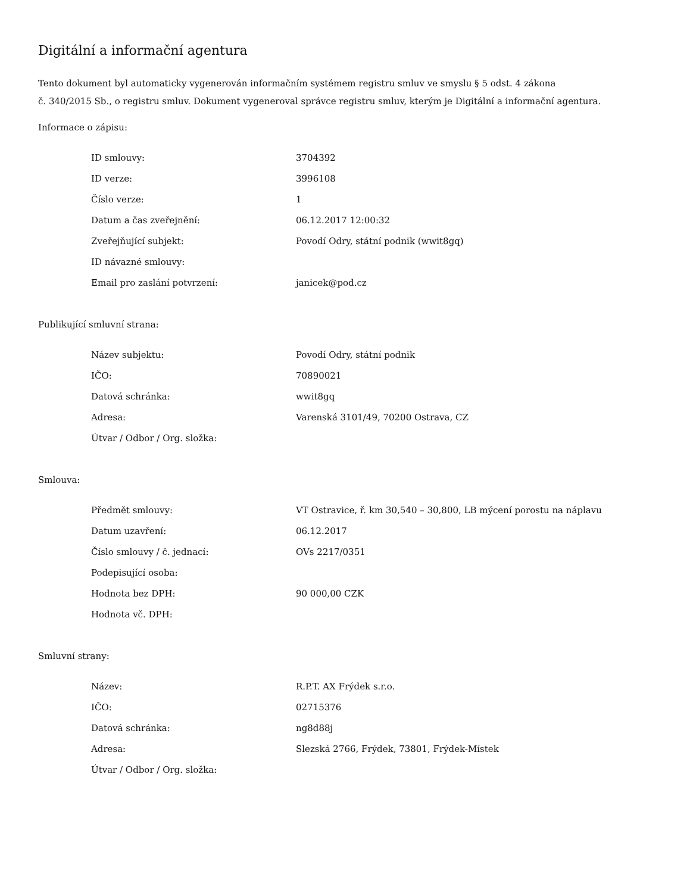Digitální a informační agentura
Tento dokument byl automaticky vygenerován informačním systémem registru smluv ve smyslu § 5 odst. 4 zákona
č. 340/2015 Sb., o registru smluv. Dokument vygeneroval správce registru smluv, kterým je Digitální a informační agentura.
Informace o zápisu:
| ID smlouvy: | 3704392 |
| ID verze: | 3996108 |
| Číslo verze: | 1 |
| Datum a čas zveřejnění: | 06.12.2017 12:00:32 |
| Zveřejňující subjekt: | Povodí Odry, státní podnik (wwit8gq) |
| ID návazné smlouvy: | |
| Email pro zaslání potvrzení: | janicek@pod.cz |
Publikující smluvní strana:
| Název subjektu: | Povodí Odry, státní podnik |
| IČO: | 70890021 |
| Datová schránka: | wwit8gq |
| Adresa: | Varenská 3101/49, 70200 Ostrava, CZ |
| Útvar / Odbor / Org. složka: | |
Smlouva:
| Předmět smlouvy: | VT Ostravice, ř. km 30,540 – 30,800, LB mýcení porostu na náplavu |
| Datum uzavření: | 06.12.2017 |
| Číslo smlouvy / č. jednací: | OVs 2217/0351 |
| Podepisující osoba: | |
| Hodnota bez DPH: | 90 000,00 CZK |
| Hodnota vč. DPH: | |
Smluvní strany:
| Název: | R.P.T. AX Frýdek s.r.o. |
| IČO: | 02715376 |
| Datová schránka: | ng8d88j |
| Adresa: | Slezská 2766, Frýdek, 73801, Frýdek-Místek |
| Útvar / Odbor / Org. složka: | |